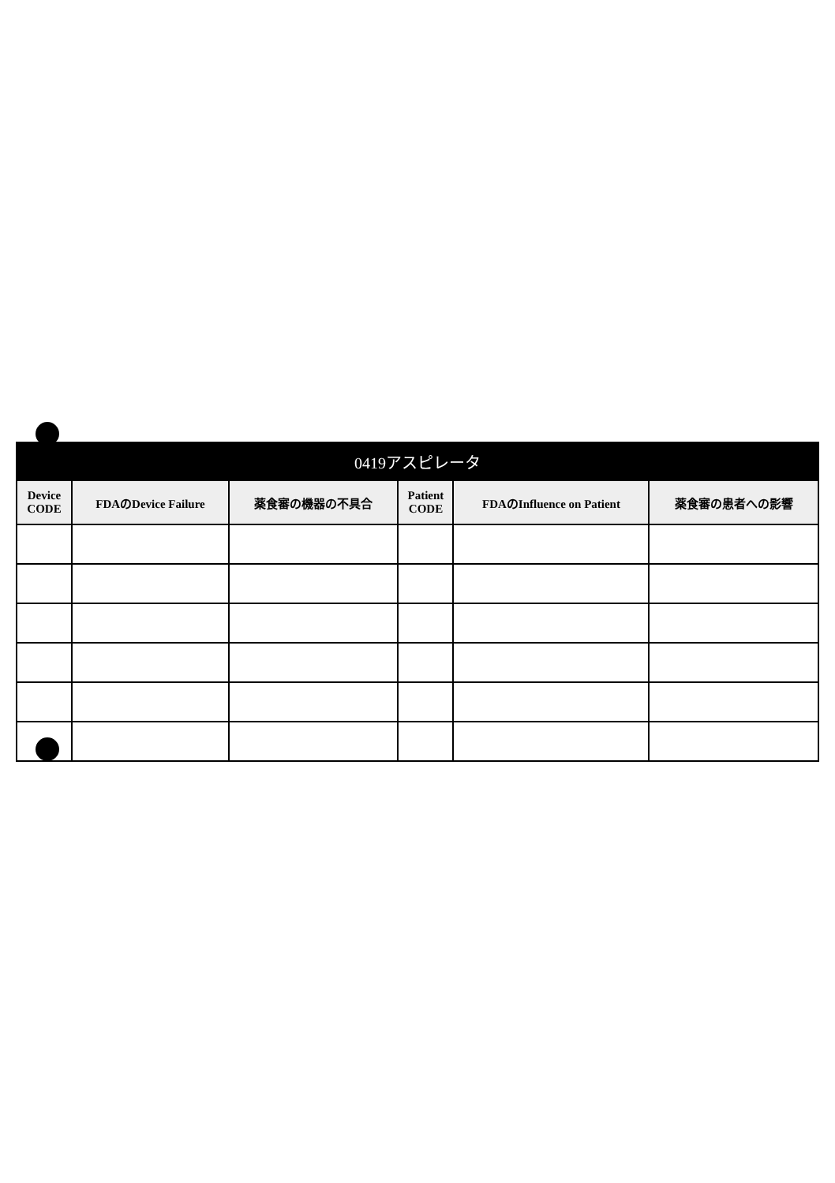| 0419アスピレータ | | | | | |
| --- | --- | --- | --- | --- | --- |
| Device CODE | FDAのDevice Failure | 薬食審の機器の不具合 | Patient CODE | FDAのInfluence on Patient | 薬食審の患者への影響 |